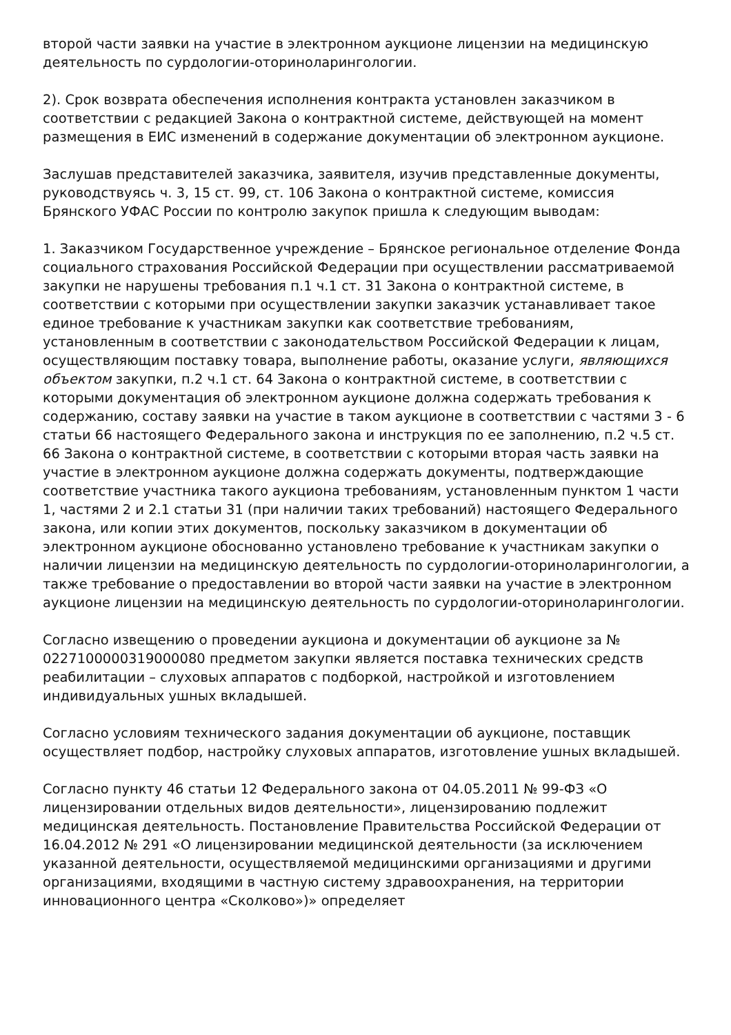второй части заявки на участие в электронном аукционе лицензии на медицинскую деятельность по сурдологии-оториноларингологии.
2). Срок возврата обеспечения исполнения контракта установлен заказчиком в соответствии с редакцией Закона о контрактной системе, действующей на момент размещения в ЕИС изменений в содержание документации об электронном аукционе.
Заслушав представителей заказчика, заявителя, изучив представленные документы, руководствуясь ч. 3, 15 ст. 99, ст. 106 Закона о контрактной системе, комиссия Брянского УФАС России по контролю закупок пришла к следующим выводам:
1. Заказчиком Государственное учреждение – Брянское региональное отделение Фонда социального страхования Российской Федерации при осуществлении рассматриваемой закупки не нарушены требования п.1 ч.1 ст. 31 Закона о контрактной системе, в соответствии с которыми при осуществлении закупки заказчик устанавливает такое единое требование к участникам закупки как соответствие требованиям, установленным в соответствии с законодательством Российской Федерации к лицам, осуществляющим поставку товара, выполнение работы, оказание услуги, являющихся объектом закупки, п.2 ч.1 ст. 64 Закона о контрактной системе, в соответствии с которыми документация об электронном аукционе должна содержать требования к содержанию, составу заявки на участие в таком аукционе в соответствии с частями 3 - 6 статьи 66 настоящего Федерального закона и инструкция по ее заполнению, п.2 ч.5 ст. 66 Закона о контрактной системе, в соответствии с которыми вторая часть заявки на участие в электронном аукционе должна содержать документы, подтверждающие соответствие участника такого аукциона требованиям, установленным пунктом 1 части 1, частями 2 и 2.1 статьи 31 (при наличии таких требований) настоящего Федерального закона, или копии этих документов, поскольку заказчиком в документации об электронном аукционе обоснованно установлено требование к участникам закупки о наличии лицензии на медицинскую деятельность по сурдологии-оториноларингологии, а также требование о предоставлении во второй части заявки на участие в электронном аукционе лицензии на медицинскую деятельность по сурдологии-оториноларингологии.
Согласно извещению о проведении аукциона и документации об аукционе за № 0227100000319000080 предметом закупки является поставка технических средств реабилитации – слуховых аппаратов с подборкой, настройкой и изготовлением индивидуальных ушных вкладышей.
Согласно условиям технического задания документации об аукционе, поставщик осуществляет подбор, настройку слуховых аппаратов, изготовление ушных вкладышей.
Согласно пункту 46 статьи 12 Федерального закона от 04.05.2011 № 99-ФЗ «О лицензировании отдельных видов деятельности», лицензированию подлежит медицинская деятельность. Постановление Правительства Российской Федерации от 16.04.2012 № 291 «О лицензировании медицинской деятельности (за исключением указанной деятельности, осуществляемой медицинскими организациями и другими организациями, входящими в частную систему здравоохранения, на территории инновационного центра «Сколково»)» определяет